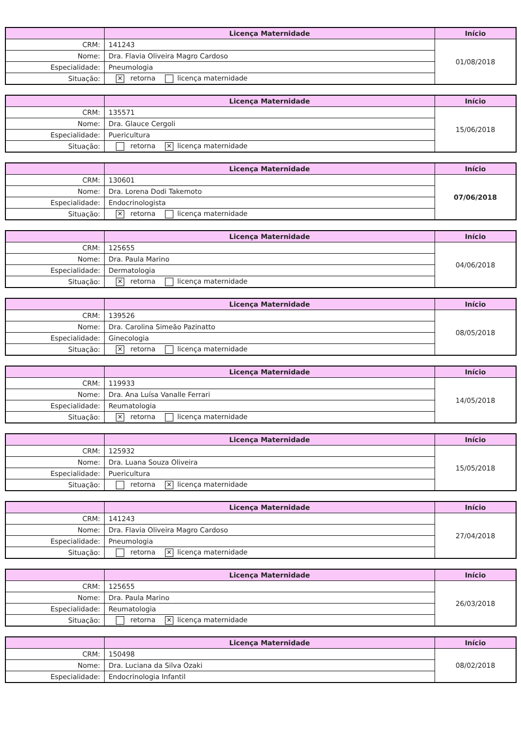| | Licença Maternidade | Início |
| --- | --- | --- |
| CRM: | 141243 | 01/08/2018 |
| Nome: | Dra. Flavia Oliveira Magro Cardoso | |
| Especialidade: | Pneumologia | |
| Situação: | ✕ retorna licença maternidade | |
| | Licença Maternidade | Início |
| --- | --- | --- |
| CRM: | 135571 | 15/06/2018 |
| Nome: | Dra. Glauce Cergoli | |
| Especialidade: | Puericultura | |
| Situação: | retorna ✕ licença maternidade | |
| | Licença Maternidade | Início |
| --- | --- | --- |
| CRM: | 130601 | 07/06/2018 |
| Nome: | Dra. Lorena Dodi Takemoto | |
| Especialidade: | Endocrinologista | |
| Situação: | ✕ retorna licença maternidade | |
| | Licença Maternidade | Início |
| --- | --- | --- |
| CRM: | 125655 | 04/06/2018 |
| Nome: | Dra. Paula Marino | |
| Especialidade: | Dermatologia | |
| Situação: | ✕ retorna licença maternidade | |
| | Licença Maternidade | Início |
| --- | --- | --- |
| CRM: | 139526 | 08/05/2018 |
| Nome: | Dra. Carolina Simeão Pazinatto | |
| Especialidade: | Ginecologia | |
| Situação: | ✕ retorna licença maternidade | |
| | Licença Maternidade | Início |
| --- | --- | --- |
| CRM: | 119933 | 14/05/2018 |
| Nome: | Dra. Ana Luísa Vanalle Ferrari | |
| Especialidade: | Reumatologia | |
| Situação: | ✕ retorna licença maternidade | |
| | Licença Maternidade | Início |
| --- | --- | --- |
| CRM: | 125932 | 15/05/2018 |
| Nome: | Dra. Luana Souza Oliveira | |
| Especialidade: | Puericultura | |
| Situação: | retorna ✕ licença maternidade | |
| | Licença Maternidade | Início |
| --- | --- | --- |
| CRM: | 141243 | 27/04/2018 |
| Nome: | Dra. Flavia Oliveira Magro Cardoso | |
| Especialidade: | Pneumologia | |
| Situação: | retorna ✕ licença maternidade | |
| | Licença Maternidade | Início |
| --- | --- | --- |
| CRM: | 125655 | 26/03/2018 |
| Nome: | Dra. Paula Marino | |
| Especialidade: | Reumatologia | |
| Situação: | retorna ✕ licença maternidade | |
| | Licença Maternidade | Início |
| --- | --- | --- |
| CRM: | 150498 | 08/02/2018 |
| Nome: | Dra. Luciana da Silva Ozaki | |
| Especialidade: | Endocrinologia Infantil | |